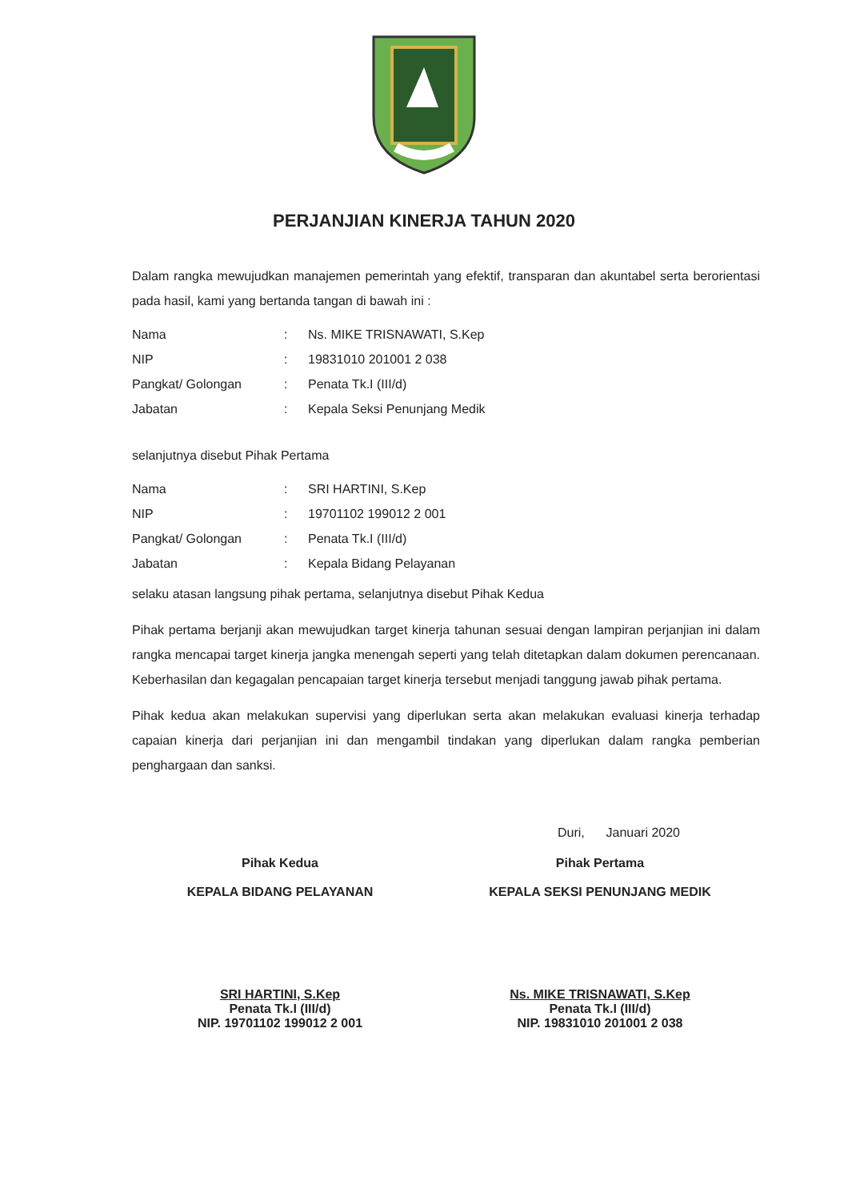PERJANJIAN KINERJA TAHUN 2020
Dalam rangka mewujudkan manajemen pemerintah yang efektif, transparan dan akuntabel serta berorientasi pada hasil, kami yang bertanda tangan di bawah ini :
| Nama | : | Ns. MIKE TRISNAWATI, S.Kep |
| NIP | : | 19831010 201001 2 038 |
| Pangkat/ Golongan | : | Penata Tk.I (III/d) |
| Jabatan | : | Kepala Seksi Penunjang Medik |
selanjutnya disebut Pihak Pertama
| Nama | : | SRI HARTINI, S.Kep |
| NIP | : | 19701102 199012 2 001 |
| Pangkat/ Golongan | : | Penata Tk.I (III/d) |
| Jabatan | : | Kepala Bidang Pelayanan |
selaku atasan langsung pihak pertama, selanjutnya disebut Pihak Kedua
Pihak pertama berjanji akan mewujudkan target kinerja tahunan sesuai dengan lampiran perjanjian ini dalam rangka mencapai target kinerja jangka menengah seperti yang telah ditetapkan dalam dokumen perencanaan. Keberhasilan dan kegagalan pencapaian target kinerja tersebut menjadi tanggung jawab pihak pertama.
Pihak kedua akan melakukan supervisi yang diperlukan serta akan melakukan evaluasi kinerja terhadap capaian kinerja dari perjanjian ini dan mengambil tindakan yang diperlukan dalam rangka pemberian penghargaan dan sanksi.
Duri, Januari 2020
Pihak Kedua
KEPALA BIDANG PELAYANAN
SRI HARTINI, S.Kep
Penata Tk.I (III/d)
NIP. 19701102 199012 2 001
Pihak Pertama
KEPALA SEKSI PENUNJANG MEDIK
Ns. MIKE TRISNAWATI, S.Kep
Penata Tk.I (III/d)
NIP. 19831010 201001 2 038